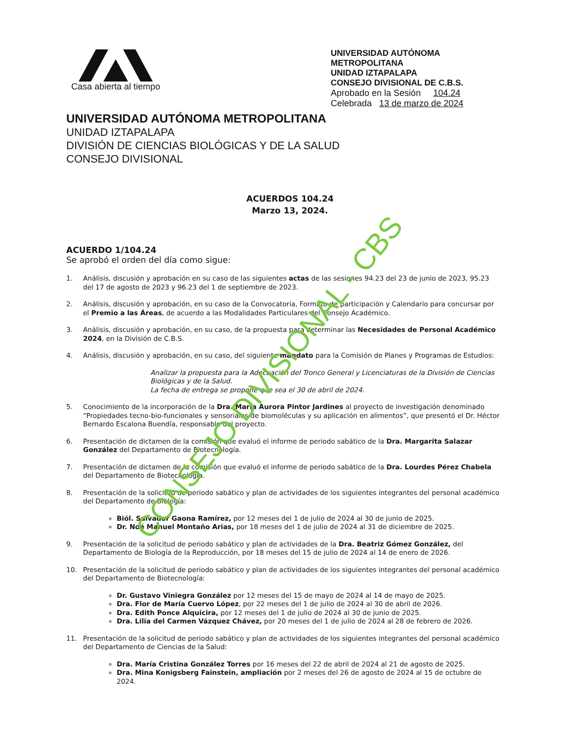Casa abierta al tiempo
UNIVERSIDAD AUTÓNOMA METROPOLITANA
UNIDAD IZTAPALAPA
CONSEJO DIVISIONAL DE C.B.S.
Aprobado en la Sesión 104.24
Celebrada 13 de marzo de 2024
UNIVERSIDAD AUTÓNOMA METROPOLITANA
UNIDAD IZTAPALAPA
DIVISIÓN DE CIENCIAS BIOLÓGICAS Y DE LA SALUD
CONSEJO DIVISIONAL
ACUERDOS 104.24
Marzo 13, 2024.
ACUERDO 1/104.24
Se aprobó el orden del día como sigue:
1. Análisis, discusión y aprobación en su caso de las siguientes actas de las sesiones 94.23 del 23 de junio de 2023, 95.23 del 17 de agosto de 2023 y 96.23 del 1 de septiembre de 2023.
2. Análisis, discusión y aprobación, en su caso de la Convocatoria, Formato de participación y Calendario para concursar por el Premio a las Áreas, de acuerdo a las Modalidades Particulares del Consejo Académico.
3. Análisis, discusión y aprobación, en su caso, de la propuesta para determinar las Necesidades de Personal Académico 2024, en la División de C.B.S.
4. Análisis, discusión y aprobación, en su caso, del siguiente mandato para la Comisión de Planes y Programas de Estudios:
Analizar la propuesta para la Adecuación del Tronco General y Licenciaturas de la División de Ciencias Biológicas y de la Salud.
La fecha de entrega se propone que sea el 30 de abril de 2024.
5. Conocimiento de la incorporación de la Dra. María Aurora Pintor Jardines al proyecto de investigación denominado “Propiedades tecno-bio-funcionales y sensoriales de biomoléculas y su aplicación en alimentos”, que presentó el Dr. Héctor Bernardo Escalona Buendía, responsable del proyecto.
6. Presentación de dictamen de la comisión que evaluó el informe de periodo sabático de la Dra. Margarita Salazar González del Departamento de Biotecnología.
7. Presentación de dictamen de la comisión que evaluó el informe de periodo sabático de la Dra. Lourdes Pérez Chabela del Departamento de Biotecnología.
8. Presentación de la solicitud de periodo sabático y plan de actividades de los siguientes integrantes del personal académico del Departamento de Biología:
Biól. Salvador Gaona Ramírez, por 12 meses del 1 de julio de 2024 al 30 de junio de 2025.
Dr. Noé Manuel Montaño Arias, por 18 meses del 1 de julio de 2024 al 31 de diciembre de 2025.
9. Presentación de la solicitud de periodo sabático y plan de actividades de la Dra. Beatriz Gómez González, del Departamento de Biología de la Reproducción, por 18 meses del 15 de julio de 2024 al 14 de enero de 2026.
10. Presentación de la solicitud de periodo sabático y plan de actividades de los siguientes integrantes del personal académico del Departamento de Biotecnología:
Dr. Gustavo Viniegra González por 12 meses del 15 de mayo de 2024 al 14 de mayo de 2025.
Dra. Flor de María Cuervo López, por 22 meses del 1 de julio de 2024 al 30 de abril de 2026.
Dra. Edith Ponce Alquicira, por 12 meses del 1 de julio de 2024 al 30 de junio de 2025.
Dra. Lilia del Carmen Vázquez Chávez, por 20 meses del 1 de julio de 2024 al 28 de febrero de 2026.
11. Presentación de la solicitud de periodo sabático y plan de actividades de los siguientes integrantes del personal académico del Departamento de Ciencias de la Salud:
Dra. María Cristina González Torres por 16 meses del 22 de abril de 2024 al 21 de agosto de 2025.
Dra. Mina Konigsberg Fainstein, ampliación por 2 meses del 26 de agosto de 2024 al 15 de octubre de 2024.
CONSEJO DIVISIONAL - CBS